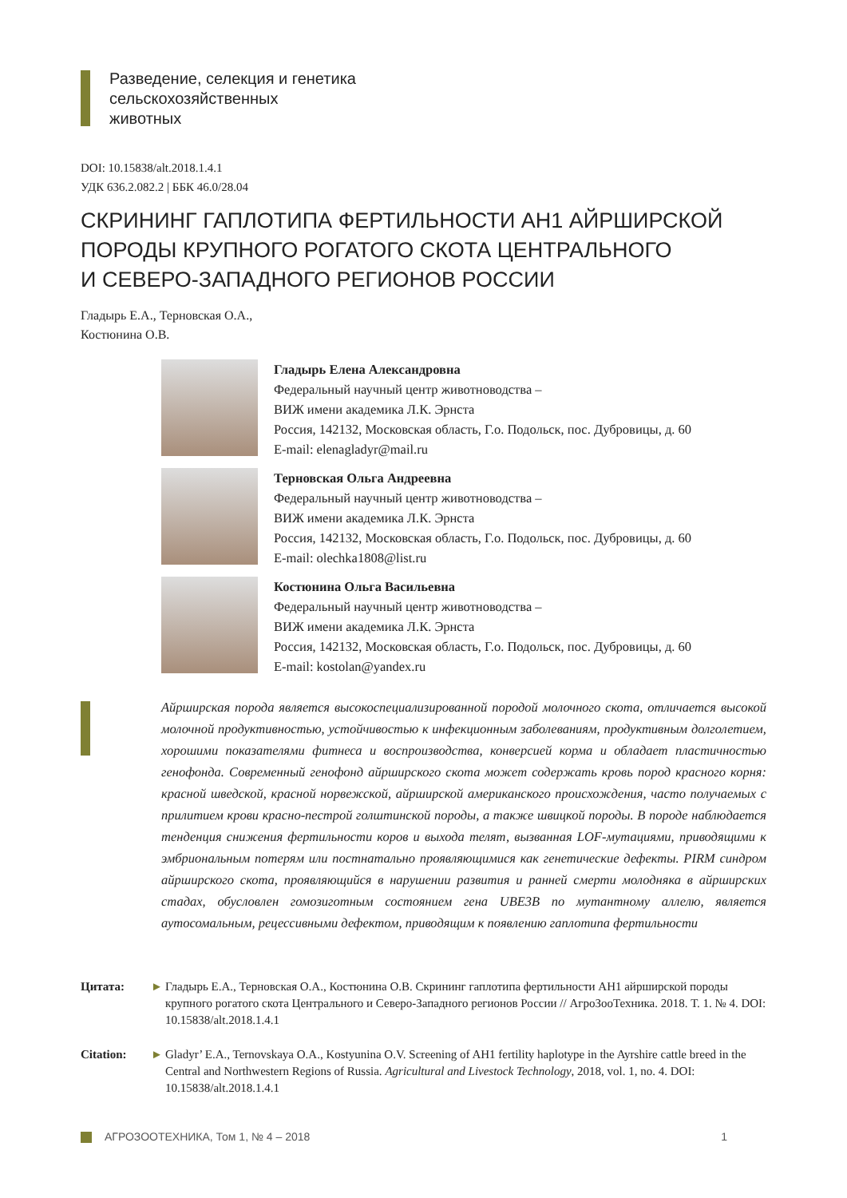Разведение, селекция и генетика
сельскохозяйственных
животных
DOI: 10.15838/alt.2018.1.4.1
УДК 636.2.082.2 | ББК 46.0/28.04
СКРИНИНГ ГАПЛОТИПА ФЕРТИЛЬНОСТИ АН1 АЙРШИРСКОЙ
ПОРОДЫ КРУПНОГО РОГАТОГО СКОТА ЦЕНТРАЛЬНОГО
И СЕВЕРО-ЗАПАДНОГО РЕГИОНОВ РОССИИ
Гладырь Е.А., Терновская О.А.,
Костюнина О.В.
Гладырь Елена Александровна
Федеральный научный центр животноводства –
ВИЖ имени академика Л.К. Эрнста
Россия, 142132, Московская область, Г.о. Подольск, пос. Дубровицы, д. 60
E-mail: elenagladyr@mail.ru
Терновская Ольга Андреевна
Федеральный научный центр животноводства –
ВИЖ имени академика Л.К. Эрнста
Россия, 142132, Московская область, Г.о. Подольск, пос. Дубровицы, д. 60
E-mail: olechka1808@list.ru
Костюнина Ольга Васильевна
Федеральный научный центр животноводства –
ВИЖ имени академика Л.К. Эрнста
Россия, 142132, Московская область, Г.о. Подольск, пос. Дубровицы, д. 60
E-mail: kostolan@yandex.ru
Айрширская порода является высокоспециализированной породой молочного скота, отличается высокой молочной продуктивностью, устойчивостью к инфекционным заболеваниям, продуктивным долголетием, хорошими показателями фитнеса и воспроизводства, конверсией корма и обладает пластичностью генофонда. Современный генофонд айрширского скота может содержать кровь пород красного корня: красной шведской, красной норвежской, айрширской американского происхождения, часто получаемых с прилитием крови красно-пестрой голштинской породы, а также швицкой породы. В породе наблюдается тенденция снижения фертильности коров и выхода телят, вызванная LOF-мутациями, приводящими к эмбриональным потерям или постнатально проявляющимися как генетические дефекты. PIRM синдром айрширского скота, проявляющийся в нарушении развития и ранней смерти молодняка в айрширских стадах, обусловлен гомозиготным состоянием гена UBE3B по мутантному аллелю, является аутосомальным, рецессивными дефектом, приводящим к появлению гаплотипа фертильности
Цитата: ► Гладырь Е.А., Терновская О.А., Костюнина О.В. Скрининг гаплотипа фертильности АН1 айрширской породы крупного рогатого скота Центрального и Северо-Западного регионов России // АгроЗооТехника. 2018. Т. 1. № 4. DOI: 10.15838/alt.2018.1.4.1
Citation: ► Gladyr’ E.A., Ternovskaya O.A., Kostyunina O.V. Screening of AH1 fertility haplotype in the Ayrshire cattle breed in the Central and Northwestern Regions of Russia. Agricultural and Livestock Technology, 2018, vol. 1, no. 4. DOI: 10.15838/alt.2018.1.4.1
АГРОЗООТЕХНИКА, Том 1, № 4 – 2018 1